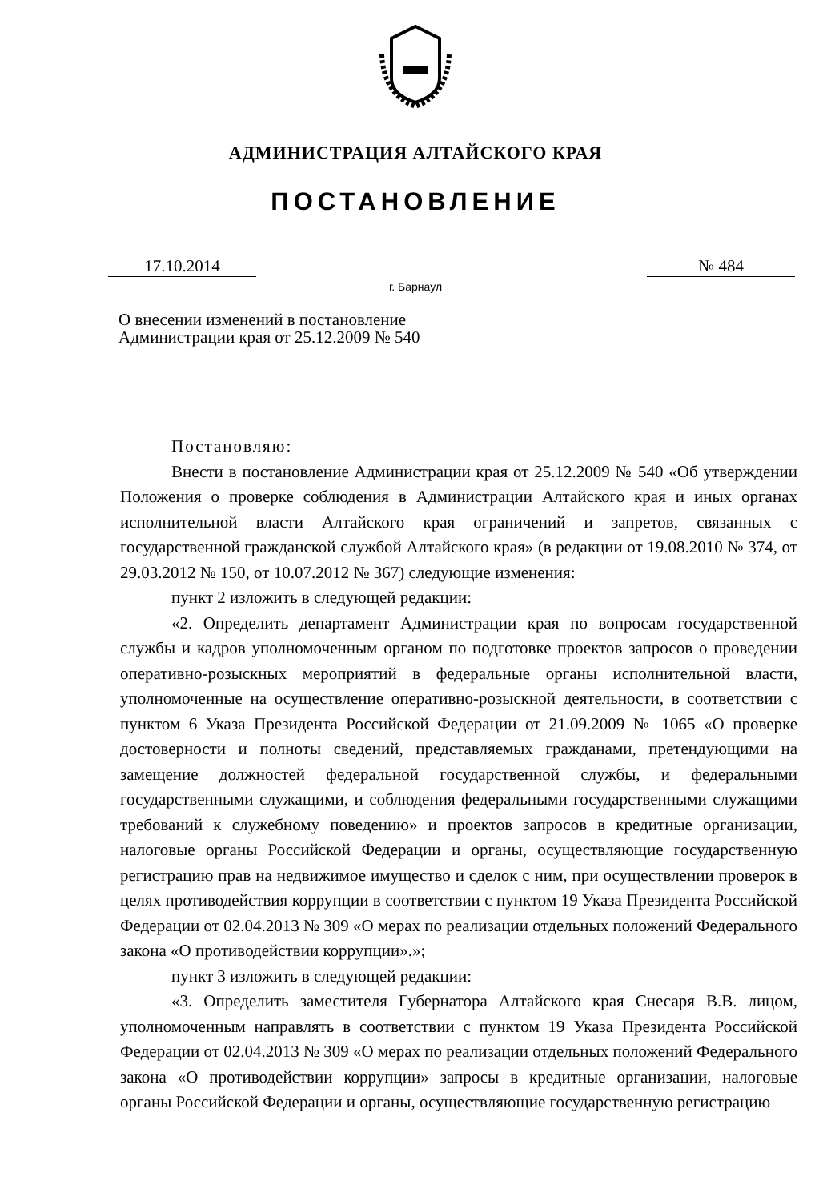АДМИНИСТРАЦИЯ АЛТАЙСКОГО КРАЯ
ПОСТАНОВЛЕНИЕ
17.10.2014 № 484
г. Барнаул
О внесении изменений в постановление Администрации края от 25.12.2009 № 540
Постановляю:
Внести в постановление Администрации края от 25.12.2009 № 540 «Об утверждении Положения о проверке соблюдения в Администрации Алтайского края и иных органах исполнительной власти Алтайского края ограничений и запретов, связанных с государственной гражданской службой Алтайского края» (в редакции от 19.08.2010 № 374, от 29.03.2012 № 150, от 10.07.2012 № 367) следующие изменения:
пункт 2 изложить в следующей редакции:
«2. Определить департамент Администрации края по вопросам государственной службы и кадров уполномоченным органом по подготовке проектов запросов о проведении оперативно-розыскных мероприятий в федеральные органы исполнительной власти, уполномоченные на осуществление оперативно-розыскной деятельности, в соответствии с пунктом 6 Указа Президента Российской Федерации от 21.09.2009 № 1065 «О проверке достоверности и полноты сведений, представляемых гражданами, претендующими на замещение должностей федеральной государственной службы, и федеральными государственными служащими, и соблюдения федеральными государственными служащими требований к служебному поведению» и проектов запросов в кредитные организации, налоговые органы Российской Федерации и органы, осуществляющие государственную регистрацию прав на недвижимое имущество и сделок с ним, при осуществлении проверок в целях противодействия коррупции в соответствии с пунктом 19 Указа Президента Российской Федерации от 02.04.2013 № 309 «О мерах по реализации отдельных положений Федерального закона «О противодействии коррупции».»;
пункт 3 изложить в следующей редакции:
«3. Определить заместителя Губернатора Алтайского края Снесаря В.В. лицом, уполномоченным направлять в соответствии с пунктом 19 Указа Президента Российской Федерации от 02.04.2013 № 309 «О мерах по реализации отдельных положений Федерального закона «О противодействии коррупции» запросы в кредитные организации, налоговые органы Российской Федерации и органы, осуществляющие государственную регистрацию